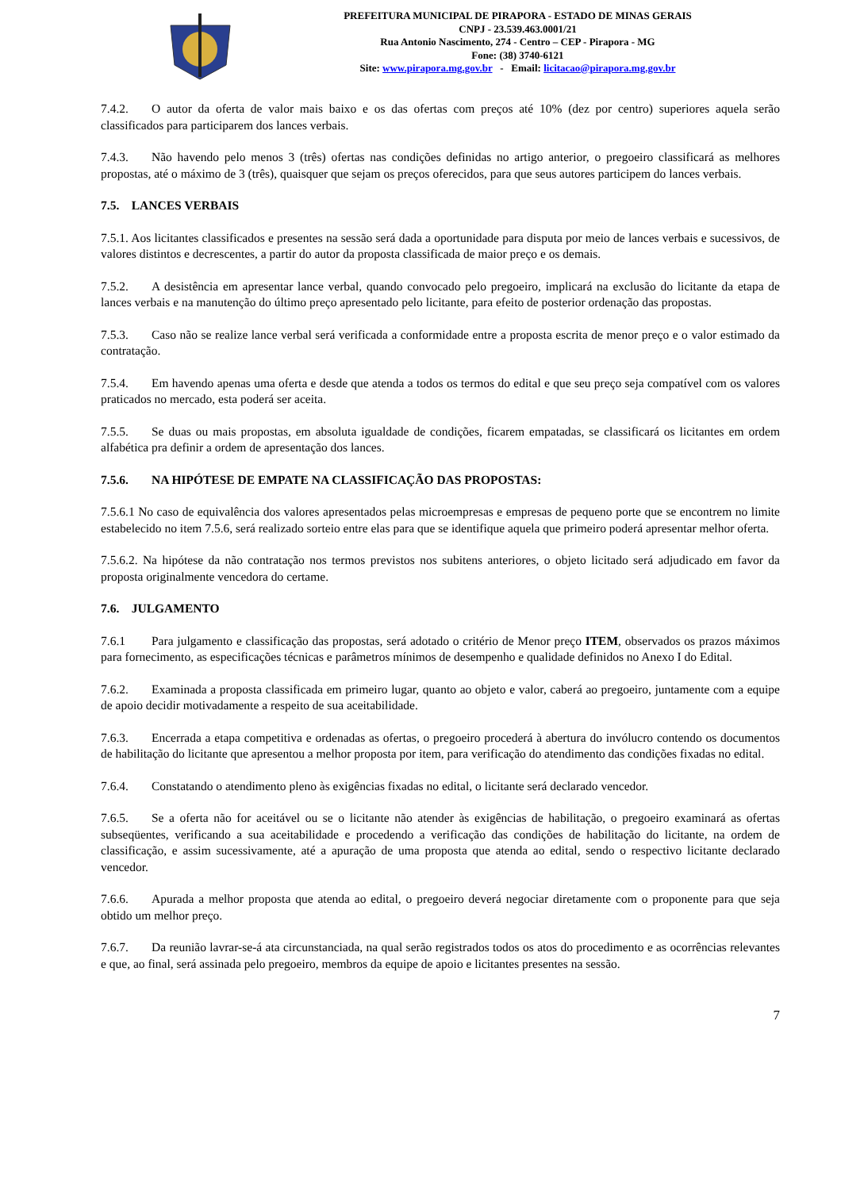PREFEITURA MUNICIPAL DE PIRAPORA - ESTADO DE MINAS GERAIS
CNPJ - 23.539.463.0001/21
Rua Antonio Nascimento, 274 - Centro – CEP - Pirapora - MG
Fone: (38) 3740-6121
Site: www.pirapora.mg.gov.br - Email: licitacao@pirapora.mg.gov.br
7.4.2. O autor da oferta de valor mais baixo e os das ofertas com preços até 10% (dez por centro) superiores aquela serão classificados para participarem dos lances verbais.
7.4.3. Não havendo pelo menos 3 (três) ofertas nas condições definidas no artigo anterior, o pregoeiro classificará as melhores propostas, até o máximo de 3 (três), quaisquer que sejam os preços oferecidos, para que seus autores participem do lances verbais.
7.5. LANCES VERBAIS
7.5.1. Aos licitantes classificados e presentes na sessão será dada a oportunidade para disputa por meio de lances verbais e sucessivos, de valores distintos e decrescentes, a partir do autor da proposta classificada de maior preço e os demais.
7.5.2. A desistência em apresentar lance verbal, quando convocado pelo pregoeiro, implicará na exclusão do licitante da etapa de lances verbais e na manutenção do último preço apresentado pelo licitante, para efeito de posterior ordenação das propostas.
7.5.3. Caso não se realize lance verbal será verificada a conformidade entre a proposta escrita de menor preço e o valor estimado da contratação.
7.5.4. Em havendo apenas uma oferta e desde que atenda a todos os termos do edital e que seu preço seja compatível com os valores praticados no mercado, esta poderá ser aceita.
7.5.5. Se duas ou mais propostas, em absoluta igualdade de condições, ficarem empatadas, se classificará os licitantes em ordem alfabética pra definir a ordem de apresentação dos lances.
7.5.6. NA HIPÓTESE DE EMPATE NA CLASSIFICAÇÃO DAS PROPOSTAS:
7.5.6.1 No caso de equivalência dos valores apresentados pelas microempresas e empresas de pequeno porte que se encontrem no limite estabelecido no item 7.5.6, será realizado sorteio entre elas para que se identifique aquela que primeiro poderá apresentar melhor oferta.
7.5.6.2. Na hipótese da não contratação nos termos previstos nos subitens anteriores, o objeto licitado será adjudicado em favor da proposta originalmente vencedora do certame.
7.6. JULGAMENTO
7.6.1 Para julgamento e classificação das propostas, será adotado o critério de Menor preço ITEM, observados os prazos máximos para fornecimento, as especificações técnicas e parâmetros mínimos de desempenho e qualidade definidos no Anexo I do Edital.
7.6.2. Examinada a proposta classificada em primeiro lugar, quanto ao objeto e valor, caberá ao pregoeiro, juntamente com a equipe de apoio decidir motivadamente a respeito de sua aceitabilidade.
7.6.3. Encerrada a etapa competitiva e ordenadas as ofertas, o pregoeiro procederá à abertura do invólucro contendo os documentos de habilitação do licitante que apresentou a melhor proposta por item, para verificação do atendimento das condições fixadas no edital.
7.6.4. Constatando o atendimento pleno às exigências fixadas no edital, o licitante será declarado vencedor.
7.6.5. Se a oferta não for aceitável ou se o licitante não atender às exigências de habilitação, o pregoeiro examinará as ofertas subseqüentes, verificando a sua aceitabilidade e procedendo a verificação das condições de habilitação do licitante, na ordem de classificação, e assim sucessivamente, até a apuração de uma proposta que atenda ao edital, sendo o respectivo licitante declarado vencedor.
7.6.6. Apurada a melhor proposta que atenda ao edital, o pregoeiro deverá negociar diretamente com o proponente para que seja obtido um melhor preço.
7.6.7. Da reunião lavrar-se-á ata circunstanciada, na qual serão registrados todos os atos do procedimento e as ocorrências relevantes e que, ao final, será assinada pelo pregoeiro, membros da equipe de apoio e licitantes presentes na sessão.
7